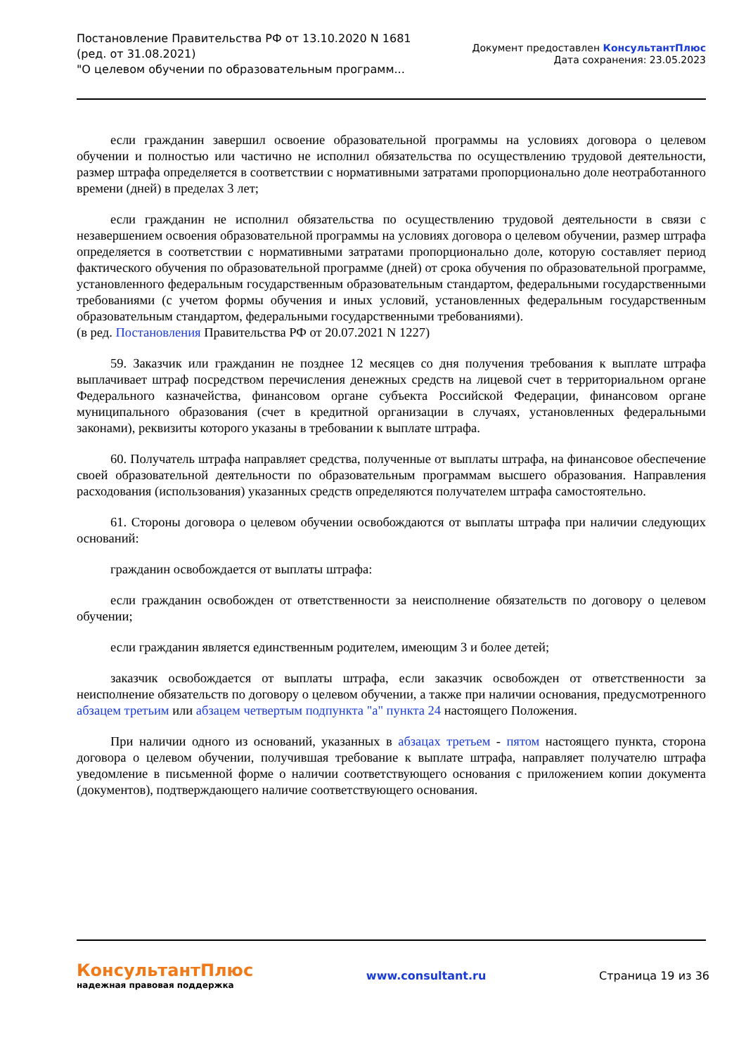Постановление Правительства РФ от 13.10.2020 N 1681
(ред. от 31.08.2021)
"О целевом обучении по образовательным программ...
Документ предоставлен КонсультантПлюс
Дата сохранения: 23.05.2023
если гражданин завершил освоение образовательной программы на условиях договора о целевом обучении и полностью или частично не исполнил обязательства по осуществлению трудовой деятельности, размер штрафа определяется в соответствии с нормативными затратами пропорционально доле неотработанного времени (дней) в пределах 3 лет;
если гражданин не исполнил обязательства по осуществлению трудовой деятельности в связи с незавершением освоения образовательной программы на условиях договора о целевом обучении, размер штрафа определяется в соответствии с нормативными затратами пропорционально доле, которую составляет период фактического обучения по образовательной программе (дней) от срока обучения по образовательной программе, установленного федеральным государственным образовательным стандартом, федеральными государственными требованиями (с учетом формы обучения и иных условий, установленных федеральным государственным образовательным стандартом, федеральными государственными требованиями).
(в ред. Постановления Правительства РФ от 20.07.2021 N 1227)
59. Заказчик или гражданин не позднее 12 месяцев со дня получения требования к выплате штрафа выплачивает штраф посредством перечисления денежных средств на лицевой счет в территориальном органе Федерального казначейства, финансовом органе субъекта Российской Федерации, финансовом органе муниципального образования (счет в кредитной организации в случаях, установленных федеральными законами), реквизиты которого указаны в требовании к выплате штрафа.
60. Получатель штрафа направляет средства, полученные от выплаты штрафа, на финансовое обеспечение своей образовательной деятельности по образовательным программам высшего образования. Направления расходования (использования) указанных средств определяются получателем штрафа самостоятельно.
61. Стороны договора о целевом обучении освобождаются от выплаты штрафа при наличии следующих оснований:
гражданин освобождается от выплаты штрафа:
если гражданин освобожден от ответственности за неисполнение обязательств по договору о целевом обучении;
если гражданин является единственным родителем, имеющим 3 и более детей;
заказчик освобождается от выплаты штрафа, если заказчик освобожден от ответственности за неисполнение обязательств по договору о целевом обучении, а также при наличии основания, предусмотренного абзацем третьим или абзацем четвертым подпункта "а" пункта 24 настоящего Положения.
При наличии одного из оснований, указанных в абзацах третьем - пятом настоящего пункта, сторона договора о целевом обучении, получившая требование к выплате штрафа, направляет получателю штрафа уведомление в письменной форме о наличии соответствующего основания с приложением копии документа (документов), подтверждающего наличие соответствующего основания.
КонсультантПлюс
надежная правовая поддержка
www.consultant.ru Страница 19 из 36